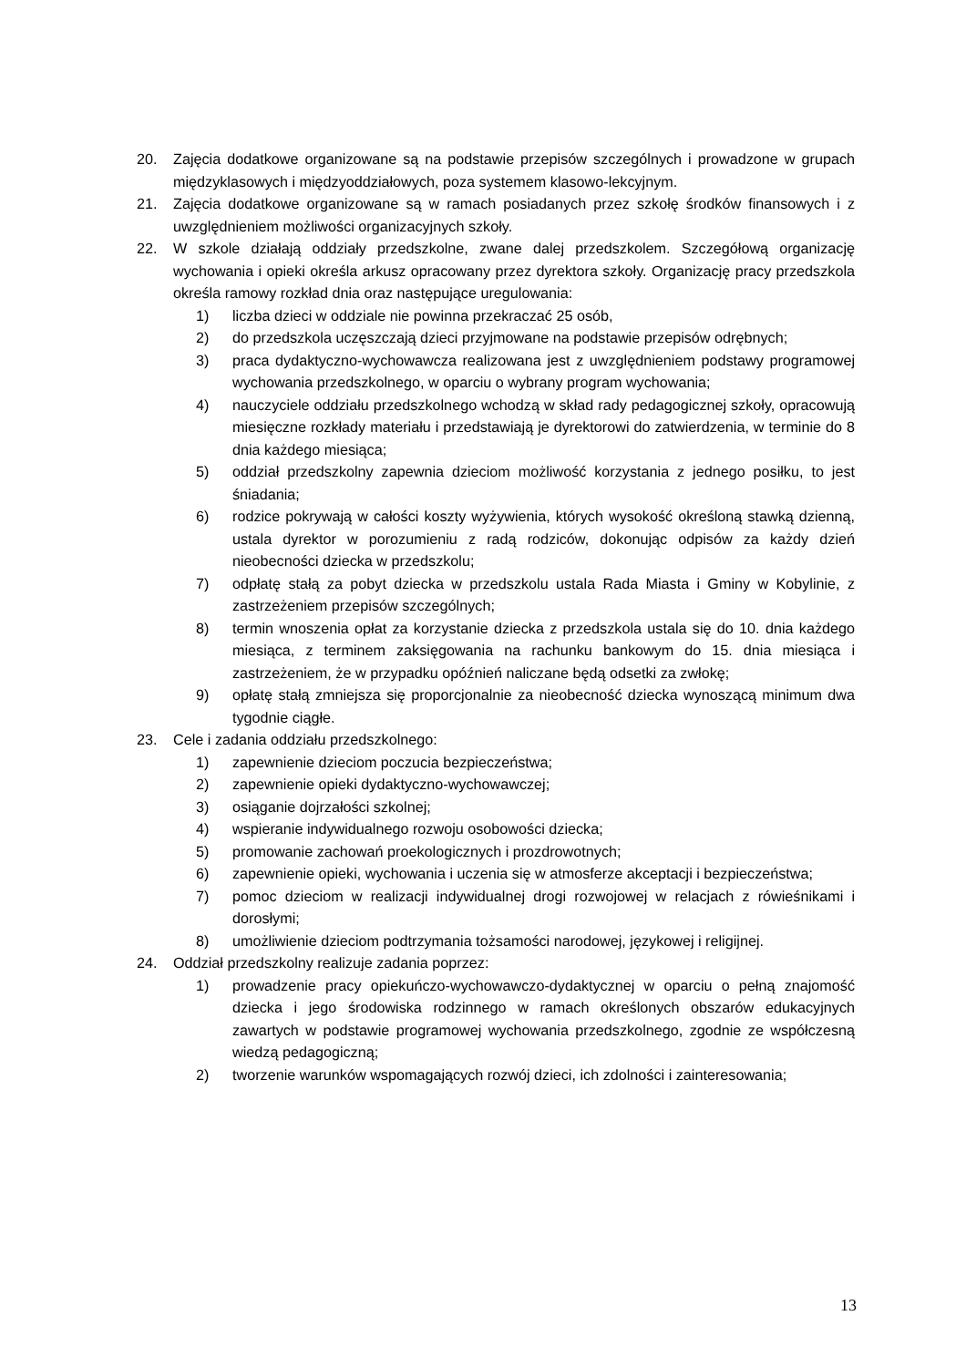20. Zajęcia dodatkowe organizowane są na podstawie przepisów szczególnych i prowadzone w grupach międzyklasowych i międzyoddziałowych, poza systemem klasowo-lekcyjnym.
21. Zajęcia dodatkowe organizowane są w ramach posiadanych przez szkołę środków finansowych i z uwzględnieniem możliwości organizacyjnych szkoły.
22. W szkole działają oddziały przedszkolne, zwane dalej przedszkolem. Szczegółową organizację wychowania i opieki określa arkusz opracowany przez dyrektora szkoły. Organizację pracy przedszkola określa ramowy rozkład dnia oraz następujące uregulowania:
1) liczba dzieci w oddziale nie powinna przekraczać 25 osób,
2) do przedszkola uczęszczają dzieci przyjmowane na podstawie przepisów odrębnych;
3) praca dydaktyczno-wychowawcza realizowana jest z uwzględnieniem podstawy programowej wychowania przedszkolnego, w oparciu o wybrany program wychowania;
4) nauczyciele oddziału przedszkolnego wchodzą w skład rady pedagogicznej szkoły, opracowują miesięczne rozkłady materiału i przedstawiają je dyrektorowi do zatwierdzenia, w terminie do 8 dnia każdego miesiąca;
5) oddział przedszkolny zapewnia dzieciom możliwość korzystania z jednego posiłku, to jest śniadania;
6) rodzice pokrywają w całości koszty wyżywienia, których wysokość określoną stawką dzienną, ustala dyrektor w porozumieniu z radą rodziców, dokonując odpisów za każdy dzień nieobecności dziecka w przedszkolu;
7) odpłatę stałą za pobyt dziecka w przedszkolu ustala Rada Miasta i Gminy w Kobylinie, z zastrzeżeniem przepisów szczególnych;
8) termin wnoszenia opłat za korzystanie dziecka z przedszkola ustala się do 10. dnia każdego miesiąca, z terminem zaksięgowania na rachunku bankowym do 15. dnia miesiąca i zastrzeżeniem, że w przypadku opóźnień naliczane będą odsetki za zwłokę;
9) opłatę stałą zmniejsza się proporcjonalnie za nieobecność dziecka wynoszącą minimum dwa tygodnie ciągłe.
23. Cele i zadania oddziału przedszkolnego:
1) zapewnienie dzieciom poczucia bezpieczeństwa;
2) zapewnienie opieki dydaktyczno-wychowawczej;
3) osiąganie dojrzałości szkolnej;
4) wspieranie indywidualnego rozwoju osobowości dziecka;
5) promowanie zachowań proekologicznych i prozdrowotnych;
6) zapewnienie opieki, wychowania i uczenia się w atmosferze akceptacji i bezpieczeństwa;
7) pomoc dzieciom w realizacji indywidualnej drogi rozwojowej w relacjach z rówieśnikami i dorosłymi;
8) umożliwienie dzieciom podtrzymania tożsamości narodowej, językowej i religijnej.
24. Oddział przedszkolny realizuje zadania poprzez:
1) prowadzenie pracy opiekuńczo-wychowawczo-dydaktycznej w oparciu o pełną znajomość dziecka i jego środowiska rodzinnego w ramach określonych obszarów edukacyjnych zawartych w podstawie programowej wychowania przedszkolnego, zgodnie ze współczesną wiedzą pedagogiczną;
2) tworzenie warunków wspomagających rozwój dzieci, ich zdolności i zainteresowania;
13